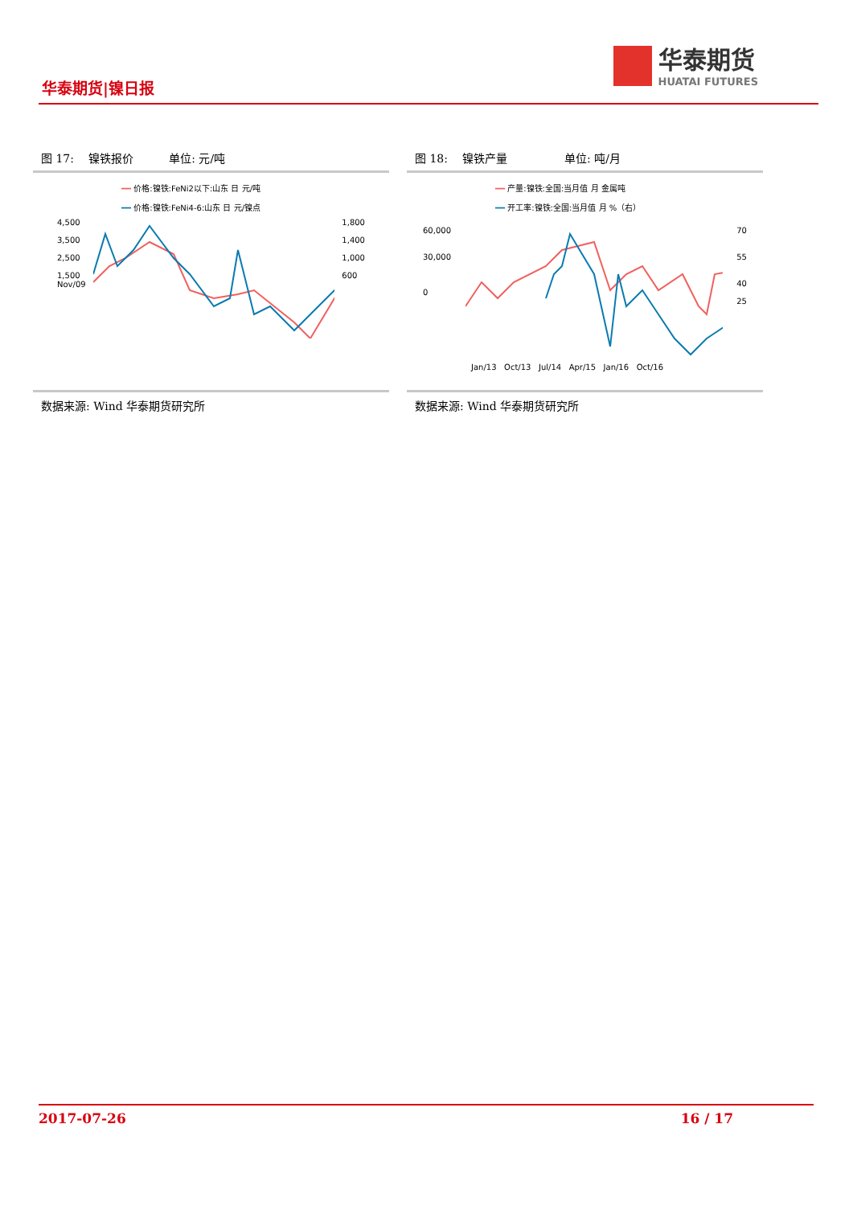华泰期货|镍日报
华泰期货
HUATAI FUTURES
图 17: 镍铁报价 单位: 元/吨
━━ 价格:镍铁:FeNi2以下:山东 日 元/吨
━━ 价格:镍铁:FeNi4-6:山东 日 元/镍点
4,500
3,500
2,500
1,500
Nov/09
1,800
1,400
1,000
600
数据来源: Wind 华泰期货研究所
图 18: 镍铁产量 单位: 吨/月
━━ 产量:镍铁:全国:当月值 月 金属吨
━━ 开工率:镍铁:全国:当月值 月 %（右）
60,000
30,000
0
70
55
40
25
Jan/13 Oct/13 Jul/14 Apr/15 Jan/16 Oct/16
数据来源: Wind 华泰期货研究所
2017-07-26 16 / 17